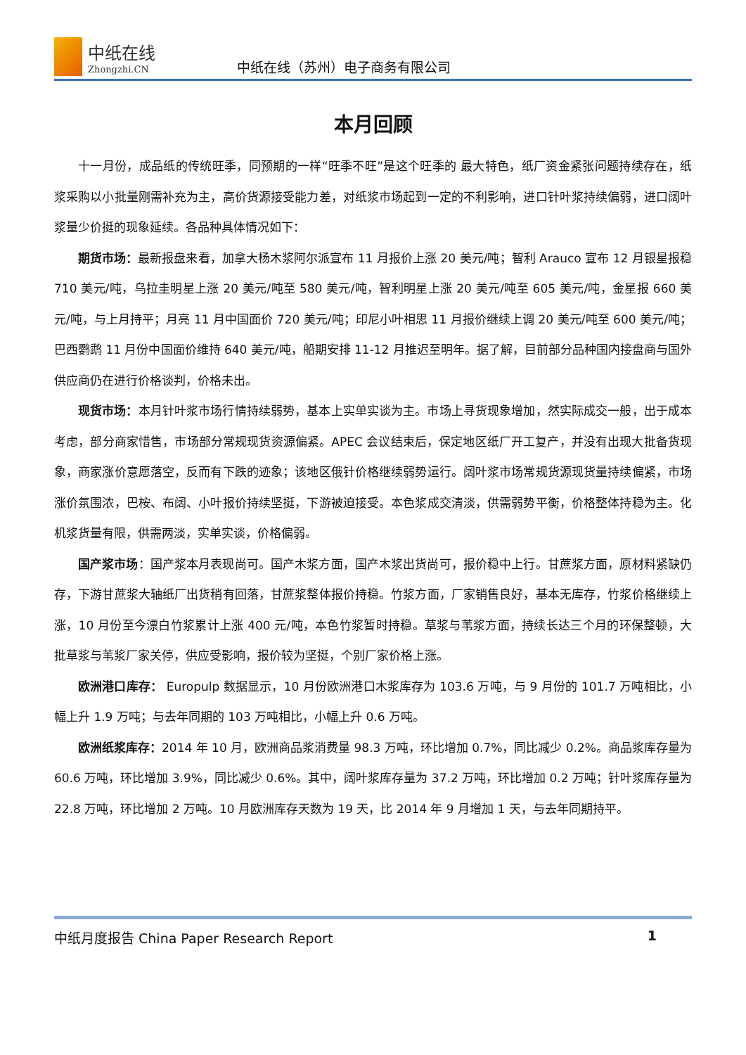中纸在线
Zhongzhi.CN
中纸在线（苏州）电子商务有限公司
本月回顾
十一月份，成品纸的传统旺季，同预期的一样“旺季不旺”是这个旺季的 最大特色，纸厂资金紧张问题持续存在，纸浆采购以小批量刚需补充为主，高价货源接受能力差，对纸浆市场起到一定的不利影响，进口针叶浆持续偏弱，进口阔叶浆量少价挺的现象延续。各品种具体情况如下：
期货市场：最新报盘来看，加拿大杨木浆阿尔派宣布 11 月报价上涨 20 美元/吨；智利 Arauco 宣布 12 月银星报稳 710 美元/吨，乌拉圭明星上涨 20 美元/吨至 580 美元/吨，智利明星上涨 20 美元/吨至 605 美元/吨，金星报 660 美元/吨，与上月持平；月亮 11 月中国面价 720 美元/吨；印尼小叶相思 11 月报价继续上调 20 美元/吨至 600 美元/吨；巴西鹦鹉 11 月份中国面价维持 640 美元/吨，船期安排 11-12 月推迟至明年。据了解，目前部分品种国内接盘商与国外供应商仍在进行价格谈判，价格未出。
现货市场：本月针叶浆市场行情持续弱势，基本上实单实谈为主。市场上寻货现象增加，然实际成交一般，出于成本考虑，部分商家惜售，市场部分常规现货资源偏紧。APEC 会议结束后，保定地区纸厂开工复产，并没有出现大批备货现象，商家涨价意愿落空，反而有下跌的迹象；该地区俄针价格继续弱势运行。阔叶浆市场常规货源现货量持续偏紧，市场涨价氛围浓，巴桉、布阔、小叶报价持续坚挺，下游被迫接受。本色浆成交清淡，供需弱势平衡，价格整体持稳为主。化机浆货量有限，供需两淡，实单实谈，价格偏弱。
国产浆市场：国产浆本月表现尚可。国产木浆方面，国产木浆出货尚可，报价稳中上行。甘蔗浆方面，原材料紧缺仍存，下游甘蔗浆大轴纸厂出货稍有回落，甘蔗浆整体报价持稳。竹浆方面，厂家销售良好，基本无库存，竹浆价格继续上涨，10 月份至今漂白竹浆累计上涨 400 元/吨，本色竹浆暂时持稳。草浆与苇浆方面，持续长达三个月的环保整顿，大批草浆与苇浆厂家关停，供应受影响，报价较为坚挺，个别厂家价格上涨。
欧洲港口库存： Europulp 数据显示，10 月份欧洲港口木浆库存为 103.6 万吨，与 9 月份的 101.7 万吨相比，小幅上升 1.9 万吨；与去年同期的 103 万吨相比，小幅上升 0.6 万吨。
欧洲纸浆库存：2014 年 10 月，欧洲商品浆消费量 98.3 万吨，环比增加 0.7%，同比减少 0.2%。商品浆库存量为 60.6 万吨，环比增加 3.9%，同比减少 0.6%。其中，阔叶浆库存量为 37.2 万吨，环比增加 0.2 万吨；针叶浆库存量为 22.8 万吨，环比增加 2 万吨。10 月欧洲库存天数为 19 天，比 2014 年 9 月增加 1 天，与去年同期持平。
中纸月度报告 China Paper Research Report 1